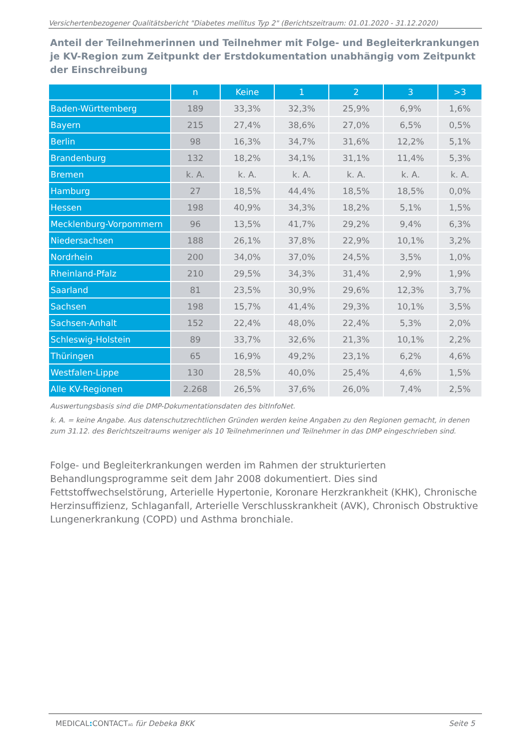Versichertenbezogener Qualitätsbericht "Diabetes mellitus Typ 2" (Berichtszeitraum: 01.01.2020 - 31.12.2020)
Anteil der Teilnehmerinnen und Teilnehmer mit Folge- und Begleiterkrankungen je KV-Region zum Zeitpunkt der Erstdokumentation unabhängig vom Zeitpunkt der Einschreibung
| | n | Keine | 1 | 2 | 3 | >3 |
| --- | --- | --- | --- | --- | --- | --- |
| Baden-Württemberg | 189 | 33,3% | 32,3% | 25,9% | 6,9% | 1,6% |
| Bayern | 215 | 27,4% | 38,6% | 27,0% | 6,5% | 0,5% |
| Berlin | 98 | 16,3% | 34,7% | 31,6% | 12,2% | 5,1% |
| Brandenburg | 132 | 18,2% | 34,1% | 31,1% | 11,4% | 5,3% |
| Bremen | k. A. | k. A. | k. A. | k. A. | k. A. | k. A. |
| Hamburg | 27 | 18,5% | 44,4% | 18,5% | 18,5% | 0,0% |
| Hessen | 198 | 40,9% | 34,3% | 18,2% | 5,1% | 1,5% |
| Mecklenburg-Vorpommern | 96 | 13,5% | 41,7% | 29,2% | 9,4% | 6,3% |
| Niedersachsen | 188 | 26,1% | 37,8% | 22,9% | 10,1% | 3,2% |
| Nordrhein | 200 | 34,0% | 37,0% | 24,5% | 3,5% | 1,0% |
| Rheinland-Pfalz | 210 | 29,5% | 34,3% | 31,4% | 2,9% | 1,9% |
| Saarland | 81 | 23,5% | 30,9% | 29,6% | 12,3% | 3,7% |
| Sachsen | 198 | 15,7% | 41,4% | 29,3% | 10,1% | 3,5% |
| Sachsen-Anhalt | 152 | 22,4% | 48,0% | 22,4% | 5,3% | 2,0% |
| Schleswig-Holstein | 89 | 33,7% | 32,6% | 21,3% | 10,1% | 2,2% |
| Thüringen | 65 | 16,9% | 49,2% | 23,1% | 6,2% | 4,6% |
| Westfalen-Lippe | 130 | 28,5% | 40,0% | 25,4% | 4,6% | 1,5% |
| Alle KV-Regionen | 2.268 | 26,5% | 37,6% | 26,0% | 7,4% | 2,5% |
Auswertungsbasis sind die DMP-Dokumentationsdaten des bitInfoNet.
k. A. = keine Angabe. Aus datenschutzrechtlichen Gründen werden keine Angaben zu den Regionen gemacht, in denen zum 31.12. des Berichtszeitraums weniger als 10 Teilnehmerinnen und Teilnehmer in das DMP eingeschrieben sind.
Folge- und Begleiterkrankungen werden im Rahmen der strukturierten Behandlungsprogramme seit dem Jahr 2008 dokumentiert. Dies sind Fettstoffwechselstörung, Arterielle Hypertonie, Koronare Herzkrankheit (KHK), Chronische Herzinsuffizienz, Schlaganfall, Arterielle Verschlusskrankheit (AVK), Chronisch Obstruktive Lungenerkrankung (COPD) und Asthma bronchiale.
MEDICAL: CONTACTAG für Debeka BKK Seite 5